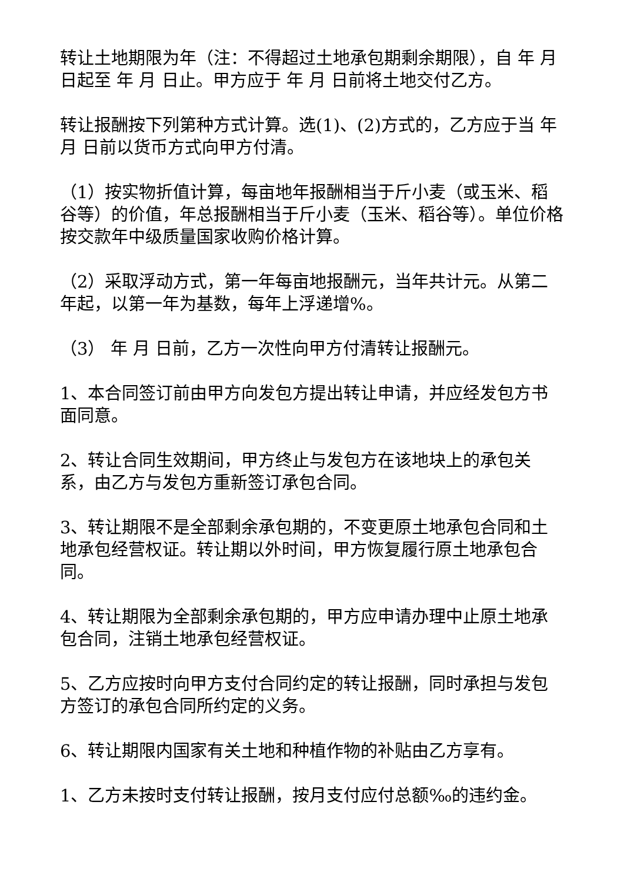转让土地期限为年（注：不得超过土地承包期剩余期限），自 年 月 日起至 年 月 日止。甲方应于 年 月 日前将土地交付乙方。
转让报酬按下列第种方式计算。选(1)、(2)方式的，乙方应于当 年 月 日前以货币方式向甲方付清。
（1）按实物折值计算，每亩地年报酬相当于斤小麦（或玉米、稻谷等）的价值，年总报酬相当于斤小麦（玉米、稻谷等）。单位价格按交款年中级质量国家收购价格计算。
（2）采取浮动方式，第一年每亩地报酬元，当年共计元。从第二年起，以第一年为基数，每年上浮递增%。
（3） 年 月 日前，乙方一次性向甲方付清转让报酬元。
1、本合同签订前由甲方向发包方提出转让申请，并应经发包方书面同意。
2、转让合同生效期间，甲方终止与发包方在该地块上的承包关系，由乙方与发包方重新签订承包合同。
3、转让期限不是全部剩余承包期的，不变更原土地承包合同和土地承包经营权证。转让期以外时间，甲方恢复履行原土地承包合同。
4、转让期限为全部剩余承包期的，甲方应申请办理中止原土地承包合同，注销土地承包经营权证。
5、乙方应按时向甲方支付合同约定的转让报酬，同时承担与发包方签订的承包合同所约定的义务。
6、转让期限内国家有关土地和种植作物的补贴由乙方享有。
1、乙方未按时支付转让报酬，按月支付应付总额‰的违约金。